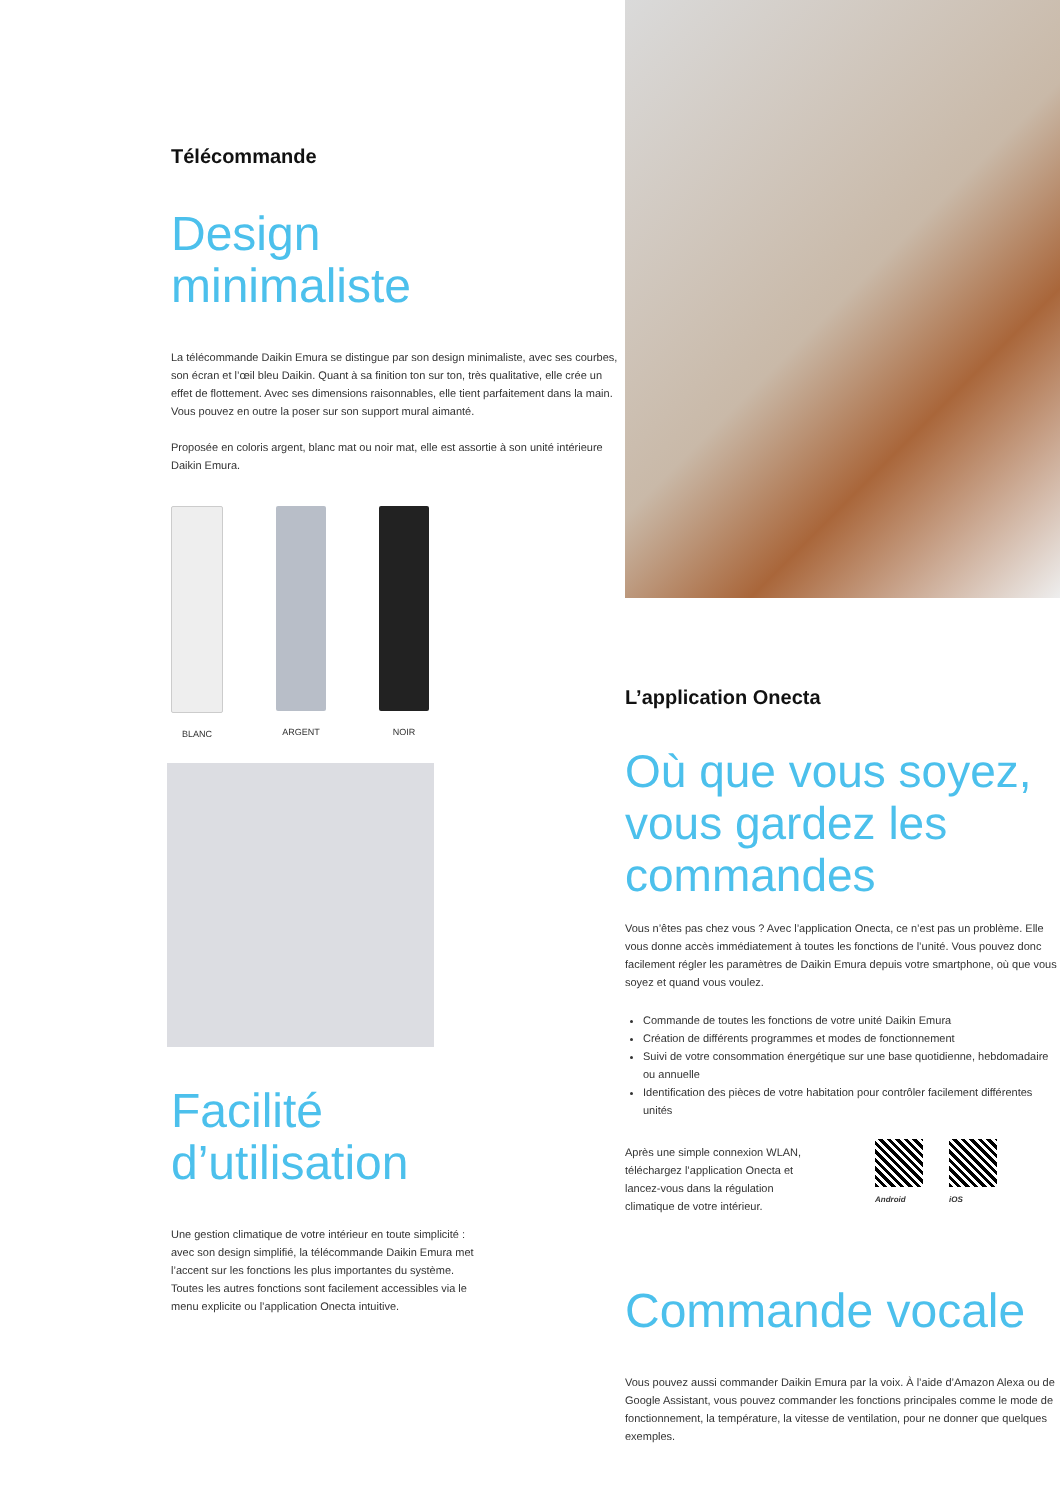Télécommande
Design
minimaliste
La télécommande Daikin Emura se distingue par son design minimaliste, avec ses courbes, son écran et l’œil bleu Daikin. Quant à sa finition ton sur ton, très qualitative, elle crée un effet de flottement. Avec ses dimensions raisonnables, elle tient parfaitement dans la main. Vous pouvez en outre la poser sur son support mural aimanté.
Proposée en coloris argent, blanc mat ou noir mat, elle est assortie à son unité intérieure Daikin Emura.
BLANC ARGENT NOIR
Facilité
d’utilisation
Une gestion climatique de votre intérieur en toute simplicité : avec son design simplifié, la télécommande Daikin Emura met l’accent sur les fonctions les plus importantes du système. Toutes les autres fonctions sont facilement accessibles via le menu explicite ou l’application Onecta intuitive.
L’application Onecta
Où que vous soyez, vous gardez les commandes
Vous n’êtes pas chez vous ? Avec l’application Onecta, ce n’est pas un problème. Elle vous donne accès immédiatement à toutes les fonctions de l’unité. Vous pouvez donc facilement régler les paramètres de Daikin Emura depuis votre smartphone, où que vous soyez et quand vous voulez.
Commande de toutes les fonctions de votre unité Daikin Emura
Création de différents programmes et modes de fonctionnement
Suivi de votre consommation énergétique sur une base quotidienne, hebdomadaire ou annuelle
Identification des pièces de votre habitation pour contrôler facilement différentes unités
Après une simple connexion WLAN, téléchargez l’application Onecta et lancez-vous dans la régulation climatique de votre intérieur.
Android iOS
Commande vocale
Vous pouvez aussi commander Daikin Emura par la voix. À l’aide d’Amazon Alexa ou de Google Assistant, vous pouvez commander les fonctions principales comme le mode de fonctionnement, la température, la vitesse de ventilation, pour ne donner que quelques exemples.